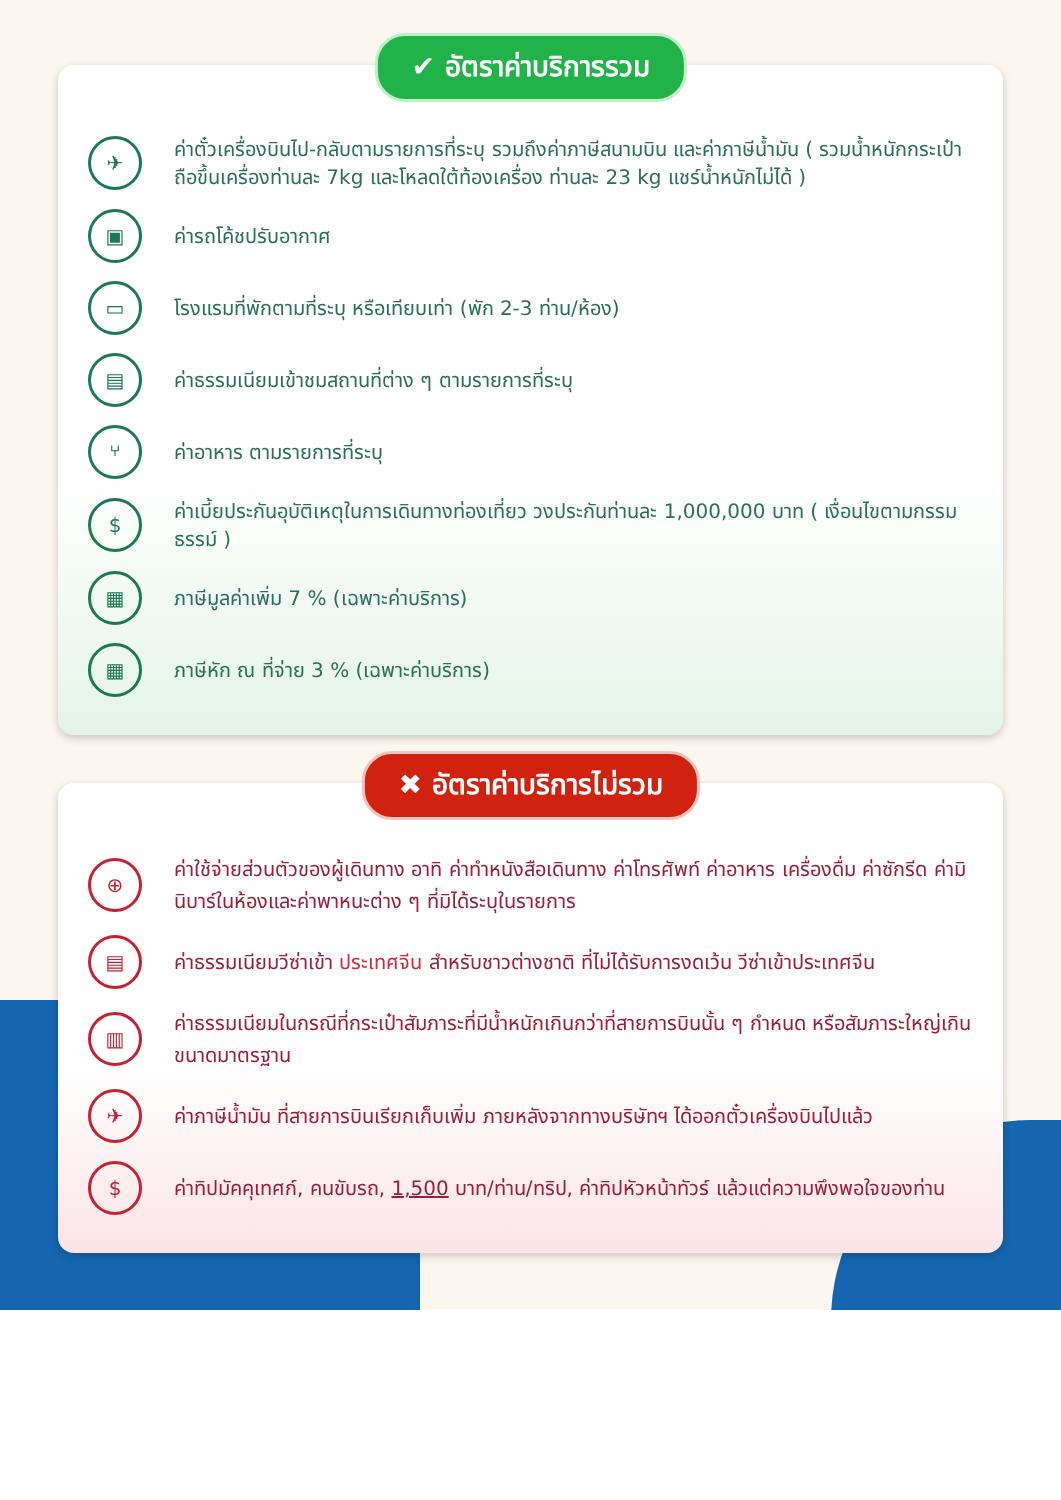✔ อัตราค่าบริการรวม
✈
ค่าตั๋วเครื่องบินไป-กลับตามรายการที่ระบุ รวมถึงค่าภาษีสนามบิน และค่าภาษีน้ำมัน ( รวมน้ำหนักกระเป๋าถือขึ้นเครื่องท่านละ 7kg และโหลดใต้ท้องเครื่อง ท่านละ 23 kg แชร์น้ำหนักไม่ได้ )
▣
ค่ารถโค้ชปรับอากาศ
▭
โรงแรมที่พักตามที่ระบุ หรือเทียบเท่า (พัก 2-3 ท่าน/ห้อง)
▤
ค่าธรรมเนียมเข้าชมสถานที่ต่าง ๆ ตามรายการที่ระบุ
⑂
ค่าอาหาร ตามรายการที่ระบุ
$
ค่าเบี้ยประกันอุบัติเหตุในการเดินทางท่องเที่ยว วงประกันท่านละ 1,000,000 บาท ( เงื่อนไขตามกรรมธรรม์ )
▦
ภาษีมูลค่าเพิ่ม 7 % (เฉพาะค่าบริการ)
▦
ภาษีหัก ณ ที่จ่าย 3 % (เฉพาะค่าบริการ)
✖ อัตราค่าบริการไม่รวม
⊕
ค่าใช้จ่ายส่วนตัวของผู้เดินทาง อาทิ ค่าทำหนังสือเดินทาง ค่าโทรศัพท์ ค่าอาหาร เครื่องดื่ม ค่าซักรีด ค่ามินิบาร์ในห้องและค่าพาหนะต่าง ๆ ที่มิได้ระบุในรายการ
▤
ค่าธรรมเนียมวีซ่าเข้า ประเทศจีน สำหรับชาวต่างชาติ ที่ไม่ได้รับการงดเว้น วีซ่าเข้าประเทศจีน
▥
ค่าธรรมเนียมในกรณีที่กระเป๋าสัมภาระที่มีน้ำหนักเกินกว่าที่สายการบินนั้น ๆ กำหนด หรือสัมภาระใหญ่เกินขนาดมาตรฐาน
✈
ค่าภาษีน้ำมัน ที่สายการบินเรียกเก็บเพิ่ม ภายหลังจากทางบริษัทฯ ได้ออกตั๋วเครื่องบินไปแล้ว
$
ค่าทิปมัคคุเทศก์, คนขับรถ, 1,500 บาท/ท่าน/ทริป, ค่าทิปหัวหน้าทัวร์ แล้วแต่ความพึงพอใจของท่าน